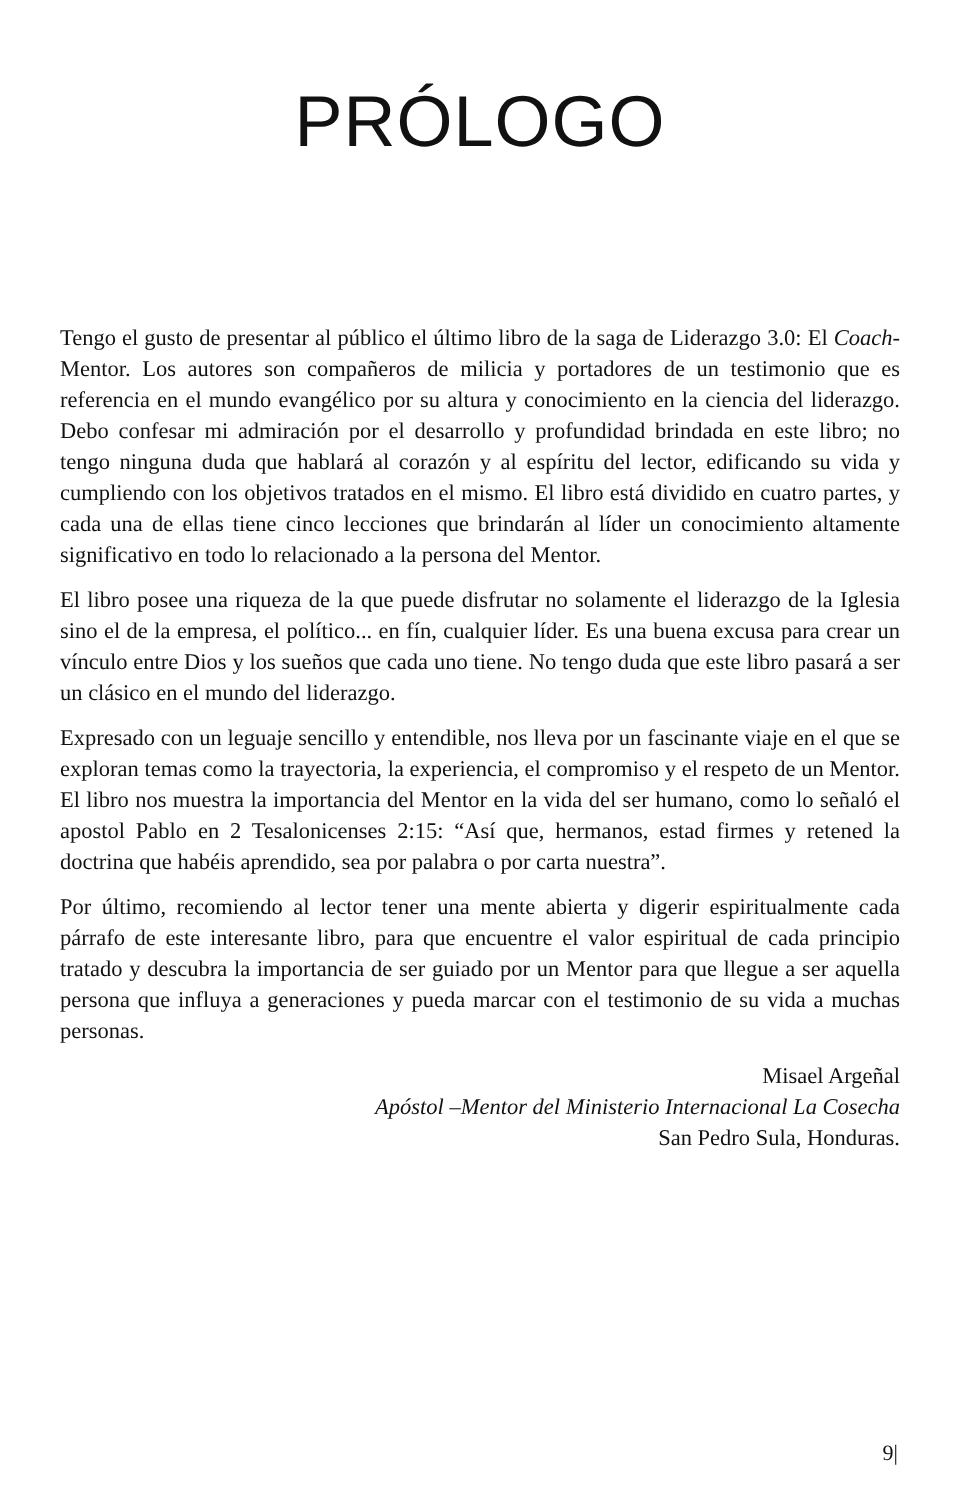PRÓLOGO
Tengo el gusto de presentar al público el último libro de la saga de Liderazgo 3.0: El Coach-Mentor. Los autores son compañeros de milicia y portadores de un testimonio que es referencia en el mundo evangélico por su altura y conocimiento en la ciencia del liderazgo. Debo confesar mi admiración por el desarrollo y profundidad brindada en este libro; no tengo ninguna duda que hablará al corazón y al espíritu del lector, edificando su vida y cumpliendo con los objetivos tratados en el mismo. El libro está dividido en cuatro partes, y cada una de ellas tiene cinco lecciones que brindarán al líder un conocimiento altamente significativo en todo lo relacionado a la persona del Mentor.
El libro posee una riqueza de la que puede disfrutar no solamente el liderazgo de la Iglesia sino el de la empresa, el político... en fín, cualquier líder. Es una buena excusa para crear un vínculo entre Dios y los sueños que cada uno tiene. No tengo duda que este libro pasará a ser un clásico en el mundo del liderazgo.
Expresado con un leguaje sencillo y entendible, nos lleva por un fascinante viaje en el que se exploran temas como la trayectoria, la experiencia, el compromiso y el respeto de un Mentor. El libro nos muestra la importancia del Mentor en la vida del ser humano, como lo señaló el apostol Pablo en 2 Tesalonicenses 2:15: “Así que, hermanos, estad firmes y retened la doctrina que habéis aprendido, sea por palabra o por carta nuestra”.
Por último, recomiendo al lector tener una mente abierta y digerir espiritualmente cada párrafo de este interesante libro, para que encuentre el valor espiritual de cada principio tratado y descubra la importancia de ser guiado por un Mentor para que llegue a ser aquella persona que influya a generaciones y pueda marcar con el testimonio de su vida a muchas personas.
Misael Argeñal
Apóstol –Mentor del Ministerio Internacional La Cosecha
San Pedro Sula, Honduras.
9|